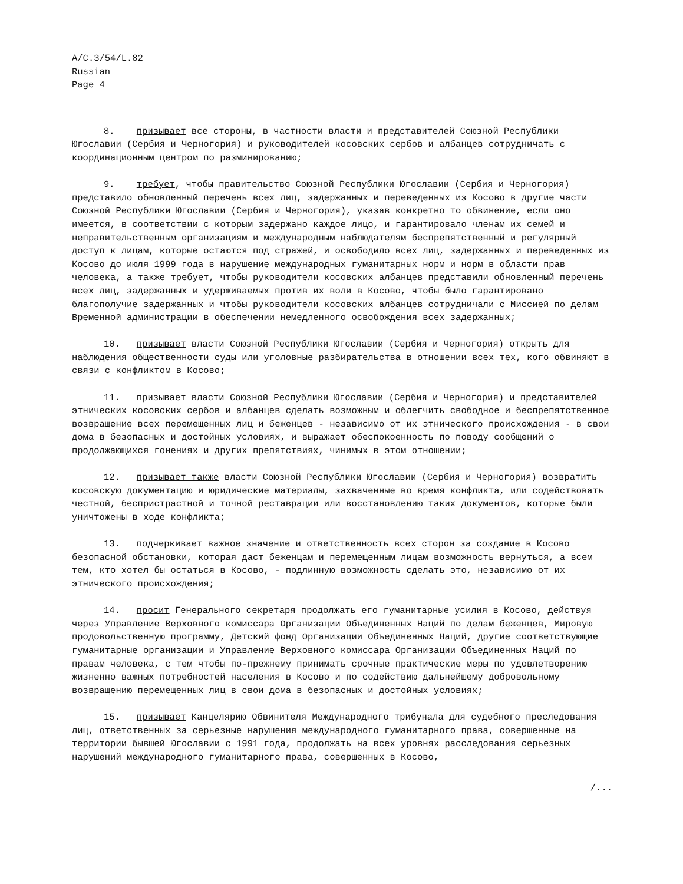A/C.3/54/L.82
Russian
Page 4
8. призывает все стороны, в частности власти и представителей Союзной Республики Югославии (Сербия и Черногория) и руководителей косовских сербов и албанцев сотрудничать с координационным центром по разминированию;
9. требует, чтобы правительство Союзной Республики Югославии (Сербия и Черногория) представило обновленный перечень всех лиц, задержанных и переведенных из Косово в другие части Союзной Республики Югославии (Сербия и Черногория), указав конкретно то обвинение, если оно имеется, в соответствии с которым задержано каждое лицо, и гарантировало членам их семей и неправительственным организациям и международным наблюдателям беспрепятственный и регулярный доступ к лицам, которые остаются под стражей, и освободило всех лиц, задержанных и переведенных из Косово до июля 1999 года в нарушение международных гуманитарных норм и норм в области прав человека, а также требует, чтобы руководители косовских албанцев представили обновленный перечень всех лиц, задержанных и удерживаемых против их воли в Косово, чтобы было гарантировано благополучие задержанных и чтобы руководители косовских албанцев сотрудничали с Миссией по делам Временной администрации в обеспечении немедленного освобождения всех задержанных;
10. призывает власти Союзной Республики Югославии (Сербия и Черногория) открыть для наблюдения общественности суды или уголовные разбирательства в отношении всех тех, кого обвиняют в связи с конфликтом в Косово;
11. призывает власти Союзной Республики Югославии (Сербия и Черногория) и представителей этнических косовских сербов и албанцев сделать возможным и облегчить свободное и беспрепятственное возвращение всех перемещенных лиц и беженцев - независимо от их этнического происхождения - в свои дома в безопасных и достойных условиях, и выражает обеспокоенность по поводу сообщений о продолжающихся гонениях и других препятствиях, чинимых в этом отношении;
12. призывает также власти Союзной Республики Югославии (Сербия и Черногория) возвратить косовскую документацию и юридические материалы, захваченные во время конфликта, или содействовать честной, беспристрастной и точной реставрации или восстановлению таких документов, которые были уничтожены в ходе конфликта;
13. подчеркивает важное значение и ответственность всех сторон за создание в Косово безопасной обстановки, которая даст беженцам и перемещенным лицам возможность вернуться, а всем тем, кто хотел бы остаться в Косово, - подлинную возможность сделать это, независимо от их этнического происхождения;
14. просит Генерального секретаря продолжать его гуманитарные усилия в Косово, действуя через Управление Верховного комиссара Организации Объединенных Наций по делам беженцев, Мировую продовольственную программу, Детский фонд Организации Объединенных Наций, другие соответствующие гуманитарные организации и Управление Верховного комиссара Организации Объединенных Наций по правам человека, с тем чтобы по-прежнему принимать срочные практические меры по удовлетворению жизненно важных потребностей населения в Косово и по содействию дальнейшему добровольному возвращению перемещенных лиц в свои дома в безопасных и достойных условиях;
15. призывает Канцелярию Обвинителя Международного трибунала для судебного преследования лиц, ответственных за серьезные нарушения международного гуманитарного права, совершенные на территории бывшей Югославии с 1991 года, продолжать на всех уровнях расследования серьезных нарушений международного гуманитарного права, совершенных в Косово,
/...